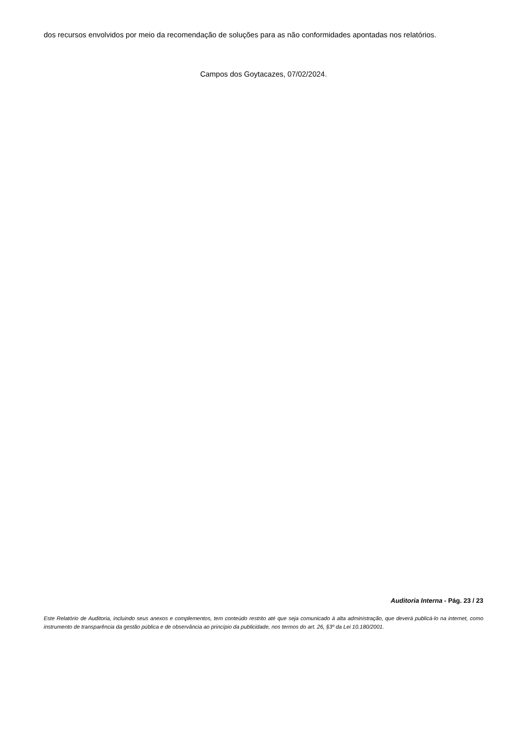dos recursos envolvidos por meio da recomendação de soluções para as não conformidades apontadas nos relatórios.
Campos dos Goytacazes, 07/02/2024.
Auditoria Interna - Pág. 23 / 23
Este Relatório de Auditoria, incluindo seus anexos e complementos, tem conteúdo restrito até que seja comunicado à alta administração, que deverá publicá-lo na internet, como instrumento de transparência da gestão pública e de observância ao princípio da publicidade, nos termos do art. 26, §3º da Lei 10.180/2001.